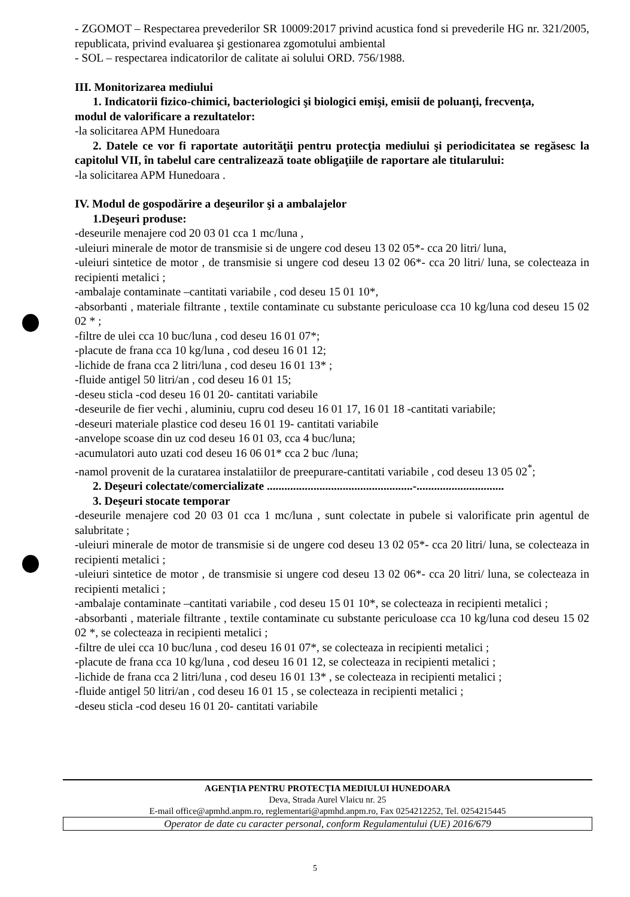- ZGOMOT – Respectarea prevederilor SR 10009:2017 privind acustica fond si prevederile HG nr. 321/2005, republicata, privind evaluarea şi gestionarea zgomotului ambiental
- SOL – respectarea indicatorilor de calitate ai solului ORD. 756/1988.
III. Monitorizarea mediului
1. Indicatorii fizico-chimici, bacteriologici şi biologici emişi, emisii de poluanţi, frecvenţa,
modul de valorificare a rezultatelor:
-la solicitarea APM Hunedoara
2. Datele ce vor fi raportate autorităţii pentru protecţia mediului şi periodicitatea se regăsesc la capitolul VII, în tabelul care centralizează toate obligaţiile de raportare ale titularului:
-la solicitarea APM Hunedoara .
IV. Modul de gospodărire a deşeurilor şi a ambalajelor
1.Deşeuri produse:
-deseurile menajere cod 20 03 01 cca 1 mc/luna ,
-uleiuri minerale de motor de transmisie si de ungere cod deseu 13 02 05*- cca 20 litri/ luna,
-uleiuri sintetice de motor , de transmisie si ungere cod deseu 13 02 06*- cca 20 litri/ luna, se colecteaza in recipienti metalici ;
-ambalaje contaminate –cantitati variabile , cod deseu 15 01 10*,
-absorbanti , materiale filtrante , textile contaminate cu substante periculoase cca 10 kg/luna cod deseu 15 02 02 * ;
-filtre de ulei cca 10 buc/luna , cod deseu 16 01 07*;
-placute de frana cca 10 kg/luna , cod deseu 16 01 12;
-lichide de frana cca 2 litri/luna , cod deseu 16 01 13* ;
-fluide antigel 50 litri/an , cod deseu 16 01 15;
-deseu sticla -cod deseu 16 01 20- cantitati variabile
-deseurile de fier vechi , aluminiu, cupru cod deseu 16 01 17, 16 01 18 -cantitati variabile;
-deseuri materiale plastice cod deseu 16 01 19- cantitati variabile
-anvelope scoase din uz cod deseu 16 01 03, cca 4 buc/luna;
-acumulatori auto uzati cod deseu 16 06 01* cca 2 buc /luna;
-namol provenit de la curatarea instalatiilor de preepurare-cantitati variabile , cod deseu 13 05 02<sup>*</sup>;
2. Deşeuri colectate/comercializate ..................................................-..............................
3. Deşeuri stocate temporar
-deseurile menajere cod 20 03 01 cca 1 mc/luna , sunt colectate in pubele si valorificate prin agentul de salubritate ;
-uleiuri minerale de motor de transmisie si de ungere cod deseu 13 02 05*- cca 20 litri/ luna, se colecteaza in recipienti metalici ;
-uleiuri sintetice de motor , de transmisie si ungere cod deseu 13 02 06*- cca 20 litri/ luna, se colecteaza in recipienti metalici ;
-ambalaje contaminate –cantitati variabile , cod deseu 15 01 10*, se colecteaza in recipienti metalici ;
-absorbanti , materiale filtrante , textile contaminate cu substante periculoase cca 10 kg/luna cod deseu 15 02 02 *, se colecteaza in recipienti metalici ;
-filtre de ulei cca 10 buc/luna , cod deseu 16 01 07*, se colecteaza in recipienti metalici ;
-placute de frana cca 10 kg/luna , cod deseu 16 01 12, se colecteaza in recipienti metalici ;
-lichide de frana cca 2 litri/luna , cod deseu 16 01 13* , se colecteaza in recipienti metalici ;
-fluide antigel 50 litri/an , cod deseu 16 01 15 , se colecteaza in recipienti metalici ;
-deseu sticla -cod deseu 16 01 20- cantitati variabile
AGENŢIA PENTRU PROTECŢIA MEDIULUI HUNEDOARA
Deva, Strada Aurel Vlaicu nr. 25
E-mail office@apmhd.anpm.ro, reglementari@apmhd.anpm.ro, Fax 0254212252, Tel. 0254215445
Operator de date cu caracter personal, conform Regulamentului (UE) 2016/679
5